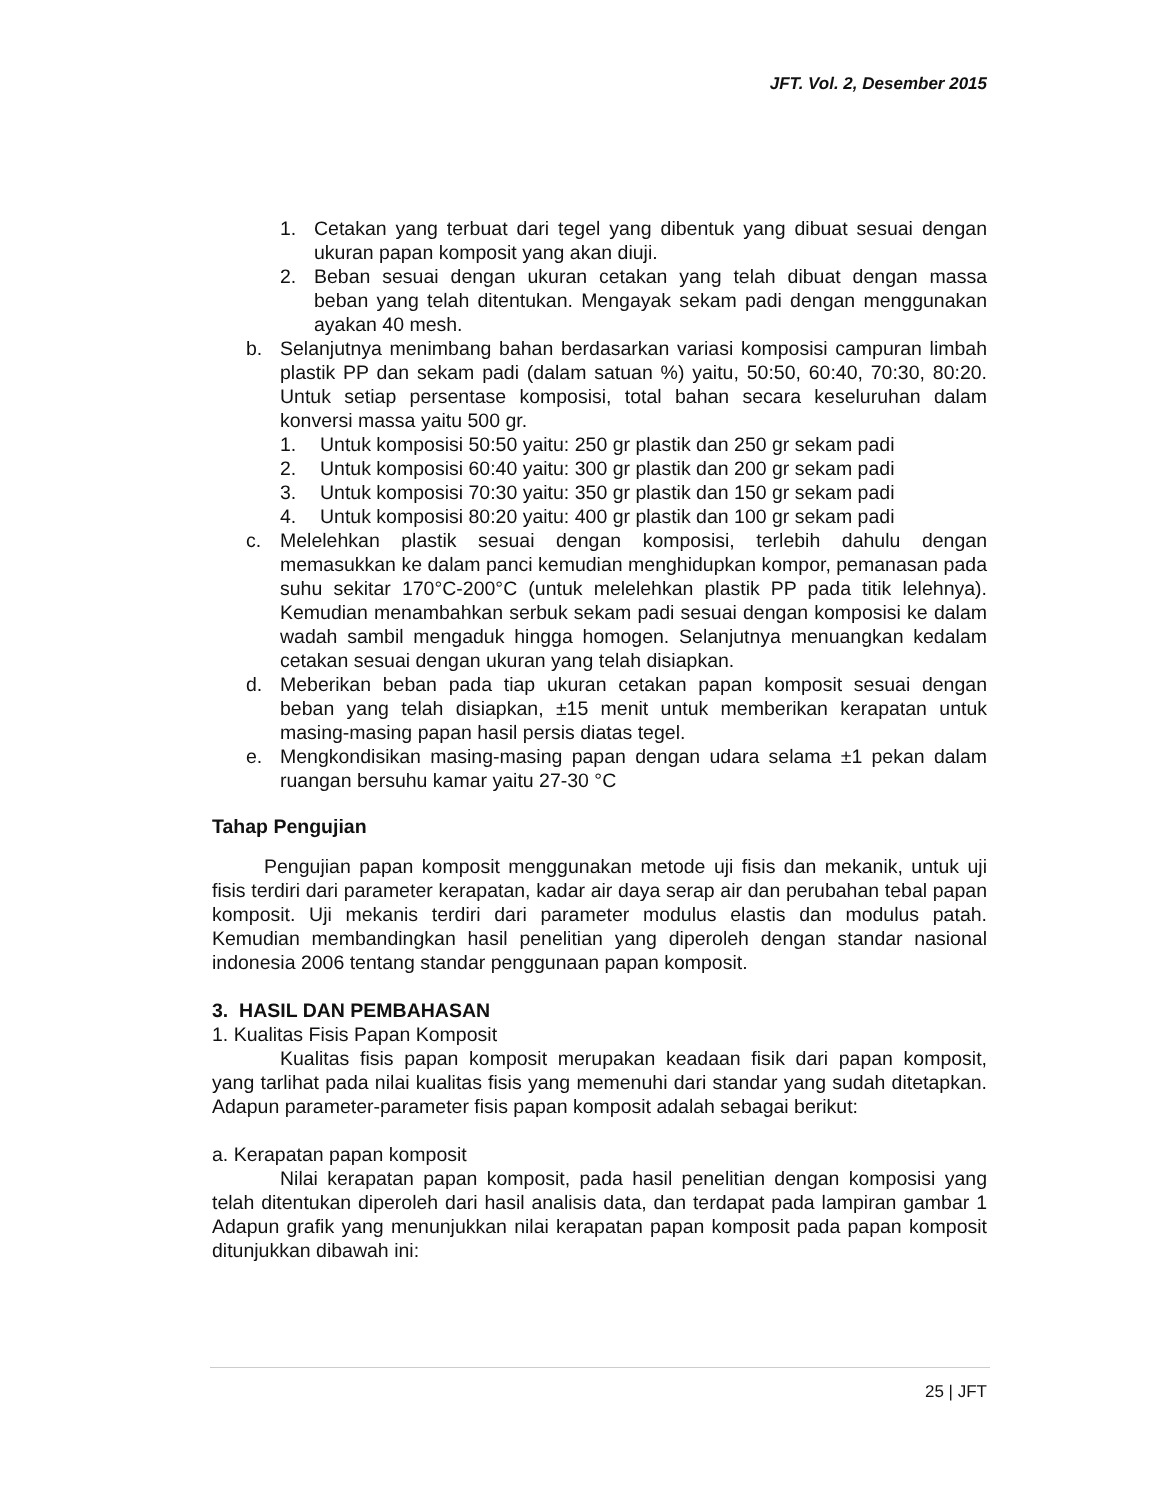JFT. Vol. 2, Desember 2015
1. Cetakan yang terbuat dari tegel yang dibentuk yang dibuat sesuai dengan ukuran papan komposit yang akan diuji.
2. Beban sesuai dengan ukuran cetakan yang telah dibuat dengan massa beban yang telah ditentukan. Mengayak sekam padi dengan menggunakan ayakan 40 mesh.
b. Selanjutnya menimbang bahan berdasarkan variasi komposisi campuran limbah plastik PP dan sekam padi (dalam satuan %) yaitu, 50:50, 60:40, 70:30, 80:20. Untuk setiap persentase komposisi, total bahan secara keseluruhan dalam konversi massa yaitu 500 gr.
1. Untuk komposisi 50:50 yaitu: 250 gr plastik dan 250 gr sekam padi
2. Untuk komposisi 60:40 yaitu: 300 gr plastik dan 200 gr sekam padi
3. Untuk komposisi 70:30 yaitu: 350 gr plastik dan 150 gr sekam padi
4. Untuk komposisi 80:20 yaitu: 400 gr plastik dan 100 gr sekam padi
c. Melelehkan plastik sesuai dengan komposisi, terlebih dahulu dengan memasukkan ke dalam panci kemudian menghidupkan kompor, pemanasan pada suhu sekitar 170°C-200°C (untuk melelehkan plastik PP pada titik lelehnya). Kemudian menambahkan serbuk sekam padi sesuai dengan komposisi ke dalam wadah sambil mengaduk hingga homogen. Selanjutnya menuangkan kedalam cetakan sesuai dengan ukuran yang telah disiapkan.
d. Meberikan beban pada tiap ukuran cetakan papan komposit sesuai dengan beban yang telah disiapkan, ±15 menit untuk memberikan kerapatan untuk masing-masing papan hasil persis diatas tegel.
e. Mengkondisikan masing-masing papan dengan udara selama ±1 pekan dalam ruangan bersuhu kamar yaitu 27-30 °C
Tahap Pengujian
Pengujian papan komposit menggunakan metode uji fisis dan mekanik, untuk uji fisis terdiri dari parameter kerapatan, kadar air daya serap air dan perubahan tebal papan komposit. Uji mekanis terdiri dari parameter modulus elastis dan modulus patah. Kemudian membandingkan hasil penelitian yang diperoleh dengan standar nasional indonesia 2006 tentang standar penggunaan papan komposit.
3. HASIL DAN PEMBAHASAN
1. Kualitas Fisis Papan Komposit
Kualitas fisis papan komposit merupakan keadaan fisik dari papan komposit, yang tarlihat pada nilai kualitas fisis yang memenuhi dari standar yang sudah ditetapkan. Adapun parameter-parameter fisis papan komposit adalah sebagai berikut:
a. Kerapatan papan komposit
Nilai kerapatan papan komposit, pada hasil penelitian dengan komposisi yang telah ditentukan diperoleh dari hasil analisis data, dan terdapat pada lampiran gambar 1 Adapun grafik yang menunjukkan nilai kerapatan papan komposit pada papan komposit ditunjukkan dibawah ini:
25 | JFT